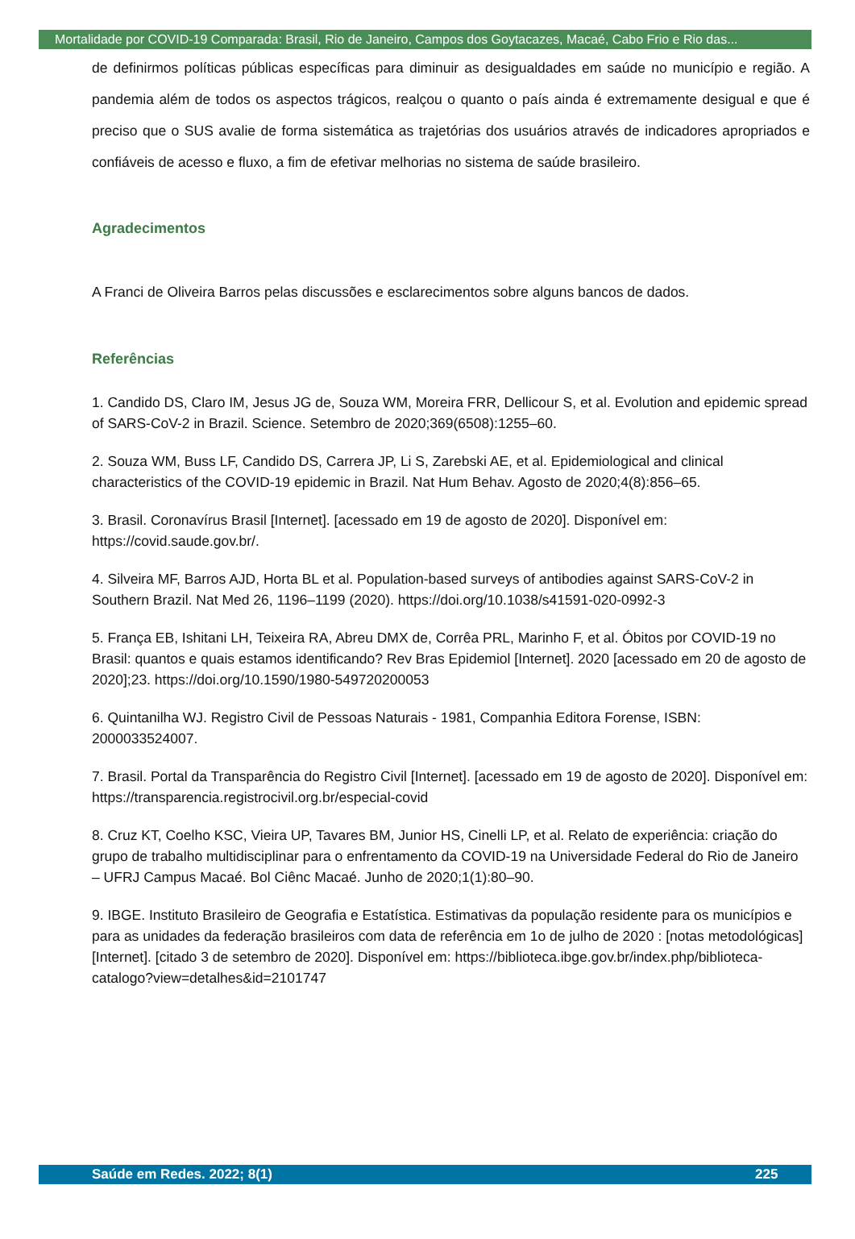Mortalidade por COVID-19 Comparada: Brasil, Rio de Janeiro, Campos dos Goytacazes, Macaé, Cabo Frio e Rio das...
de definirmos políticas públicas específicas para diminuir as desigualdades em saúde no município e região. A pandemia além de todos os aspectos trágicos, realçou o quanto o país ainda é extremamente desigual e que é preciso que o SUS avalie de forma sistemática as trajetórias dos usuários através de indicadores apropriados e confiáveis de acesso e fluxo, a fim de efetivar melhorias no sistema de saúde brasileiro.
Agradecimentos
A Franci de Oliveira Barros pelas discussões e esclarecimentos sobre alguns bancos de dados.
Referências
1. Candido DS, Claro IM, Jesus JG de, Souza WM, Moreira FRR, Dellicour S, et al. Evolution and epidemic spread of SARS-CoV-2 in Brazil. Science. Setembro de 2020;369(6508):1255–60.
2. Souza WM, Buss LF, Candido DS, Carrera JP, Li S, Zarebski AE, et al. Epidemiological and clinical characteristics of the COVID-19 epidemic in Brazil. Nat Hum Behav. Agosto de 2020;4(8):856–65.
3. Brasil. Coronavírus Brasil [Internet]. [acessado em 19 de agosto de 2020]. Disponível em: https://covid.saude.gov.br/.
4. Silveira MF, Barros AJD, Horta BL et al. Population-based surveys of antibodies against SARS-CoV-2 in Southern Brazil. Nat Med 26, 1196–1199 (2020). https://doi.org/10.1038/s41591-020-0992-3
5. França EB, Ishitani LH, Teixeira RA, Abreu DMX de, Corrêa PRL, Marinho F, et al. Óbitos por COVID-19 no Brasil: quantos e quais estamos identificando? Rev Bras Epidemiol [Internet]. 2020 [acessado em 20 de agosto de 2020];23. https://doi.org/10.1590/1980-549720200053
6. Quintanilha WJ. Registro Civil de Pessoas Naturais - 1981, Companhia Editora Forense, ISBN: 2000033524007.
7. Brasil. Portal da Transparência do Registro Civil [Internet]. [acessado em 19 de agosto de 2020]. Disponível em: https://transparencia.registrocivil.org.br/especial-covid
8. Cruz KT, Coelho KSC, Vieira UP, Tavares BM, Junior HS, Cinelli LP, et al. Relato de experiência: criação do grupo de trabalho multidisciplinar para o enfrentamento da COVID-19 na Universidade Federal do Rio de Janeiro – UFRJ Campus Macaé. Bol Ciênc Macaé. Junho de 2020;1(1):80–90.
9. IBGE. Instituto Brasileiro de Geografia e Estatística. Estimativas da população residente para os municípios e para as unidades da federação brasileiros com data de referência em 1o de julho de 2020 : [notas metodológicas] [Internet]. [citado 3 de setembro de 2020]. Disponível em: https://biblioteca.ibge.gov.br/index.php/biblioteca-catalogo?view=detalhes&id=2101747
Saúde em Redes. 2022; 8(1) 225